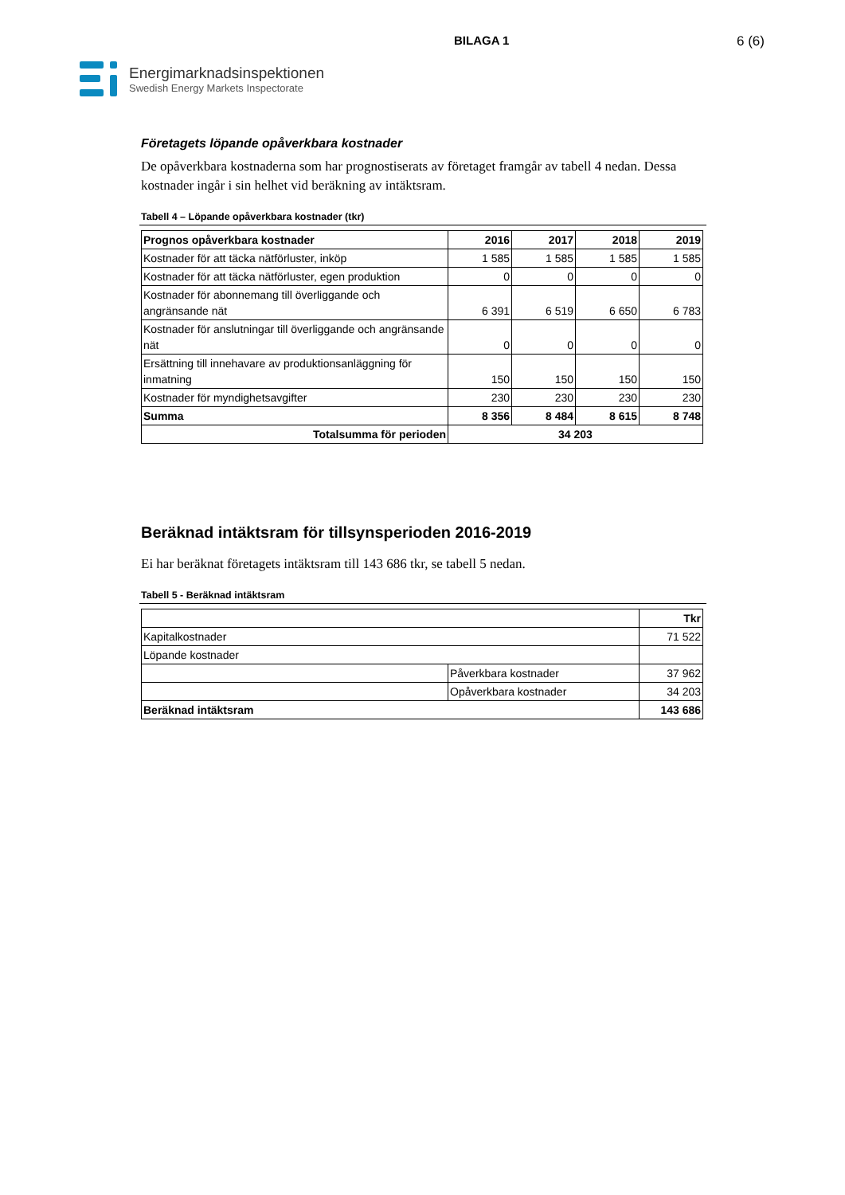BILAGA 1 6 (6)
Energimarknadsinspektionen
Swedish Energy Markets Inspectorate
Företagets löpande opåverkbara kostnader
De opåverkbara kostnaderna som har prognostiserats av företaget framgår av tabell 4 nedan. Dessa kostnader ingår i sin helhet vid beräkning av intäktsram.
Tabell 4 – Löpande opåverkbara kostnader (tkr)
| Prognos opåverkbara kostnader | 2016 | 2017 | 2018 | 2019 |
| --- | --- | --- | --- | --- |
| Kostnader för att täcka nätförluster, inköp | 1 585 | 1 585 | 1 585 | 1 585 |
| Kostnader för att täcka nätförluster, egen produktion | 0 | 0 | 0 | 0 |
| Kostnader för abonnemang till överliggande och angränsande nät | 6 391 | 6 519 | 6 650 | 6 783 |
| Kostnader för anslutningar till överliggande och angränsande nät | 0 | 0 | 0 | 0 |
| Ersättning till innehavare av produktionsanläggning för inmatning | 150 | 150 | 150 | 150 |
| Kostnader för myndighetsavgifter | 230 | 230 | 230 | 230 |
| Summa | 8 356 | 8 484 | 8 615 | 8 748 |
| Totalsumma för perioden | 34 203 | | | |
Beräknad intäktsram för tillsynsperioden 2016-2019
Ei har beräknat företagets intäktsram till 143 686 tkr, se tabell 5 nedan.
Tabell 5 - Beräknad intäktsram
| | | Tkr |
| --- | --- | --- |
| Kapitalkostnader | | 71 522 |
| Löpande kostnader | | |
| | Påverkbara kostnader | 37 962 |
| | Opåverkbara kostnader | 34 203 |
| Beräknad intäktsram | | 143 686 |